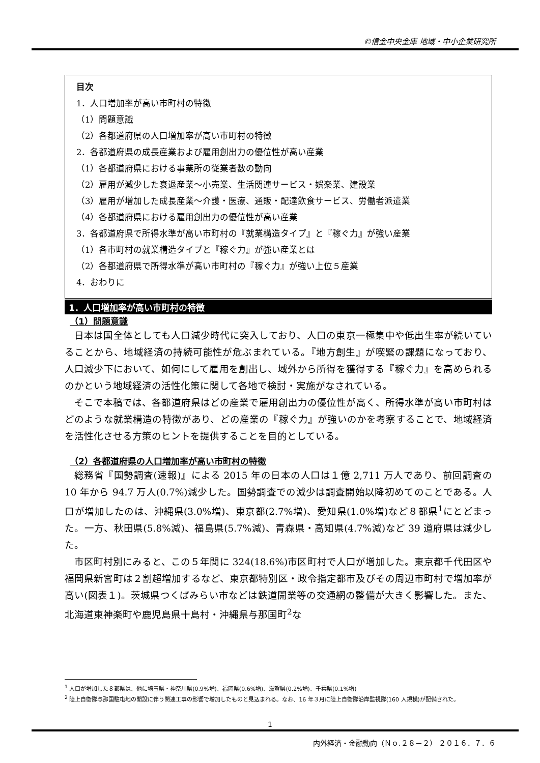©信金中央金庫 地域・中小企業研究所
目次
1．人口増加率が高い市町村の特徴
（1）問題意識
（2）各都道府県の人口増加率が高い市町村の特徴
2．各都道府県の成長産業および雇用創出力の優位性が高い産業
（1）各都道府県における事業所の従業者数の動向
（2）雇用が減少した衰退産業～小売業、生活関連サービス・娯楽業、建設業
（3）雇用が増加した成長産業～介護・医療、通販・配達飲食サービス、労働者派遣業
（4）各都道府県における雇用創出力の優位性が高い産業
3．各都道府県で所得水準が高い市町村の『就業構造タイプ』と『稼ぐ力』が強い産業
（1）各市町村の就業構造タイプと『稼ぐ力』が強い産業とは
（2）各都道府県で所得水準が高い市町村の『稼ぐ力』が強い上位５産業
4．おわりに
1．人口増加率が高い市町村の特徴
（1）問題意識
日本は国全体としても人口減少時代に突入しており、人口の東京一極集中や低出生率が続いていることから、地域経済の持続可能性が危ぶまれている。『地方創生』が喫緊の課題になっており、人口減少下において、如何にして雇用を創出し、域外から所得を獲得する『稼ぐ力』を高められるのかという地域経済の活性化策に関して各地で検討・実施がなされている。
そこで本稿では、各都道府県はどの産業で雇用創出力の優位性が高く、所得水準が高い市町村はどのような就業構造の特徴があり、どの産業の『稼ぐ力』が強いのかを考察することで、地域経済を活性化させる方策のヒントを提供することを目的としている。
（2）各都道府県の人口増加率が高い市町村の特徴
総務省『国勢調査(速報)』による 2015 年の日本の人口は１億 2,711 万人であり、前回調査の 10 年から 94.7 万人(0.7%)減少した。国勢調査での減少は調査開始以降初めてのことである。人口が増加したのは、沖縄県(3.0%増)、東京都(2.7%増)、愛知県(1.0%増)など８都県<sup>1</sup>にとどまった。一方、秋田県(5.8%減)、福島県(5.7%減)、青森県・高知県(4.7%減)など 39 道府県は減少した。
市区町村別にみると、この５年間に 324(18.6%)市区町村で人口が増加した。東京都千代田区や福岡県新宮町は２割超増加するなど、東京都特別区・政令指定都市及びその周辺市町村で増加率が高い(図表１)。茨城県つくばみらい市などは鉄道開業等の交通網の整備が大きく影響した。また、北海道東神楽町や鹿児島県十島村・沖縄県与那国町<sup>2</sup>な
<sup>1</sup> 人口が増加した８都県は、他に埼玉県・神奈川県(0.9%増)、福岡県(0.6%増)、滋賀県(0.2%増)、千葉県(0.1%増)
<sup>2</sup> 陸上自衛隊与那国駐屯地の開設に伴う関連工事の影響で増加したものと見込まれる。なお、16 年３月に陸上自衛隊沿岸監視隊(160 人規模)が配備された。
1
内外経済・金融動向（Ｎｏ.２８－２） ２０１６．７．６